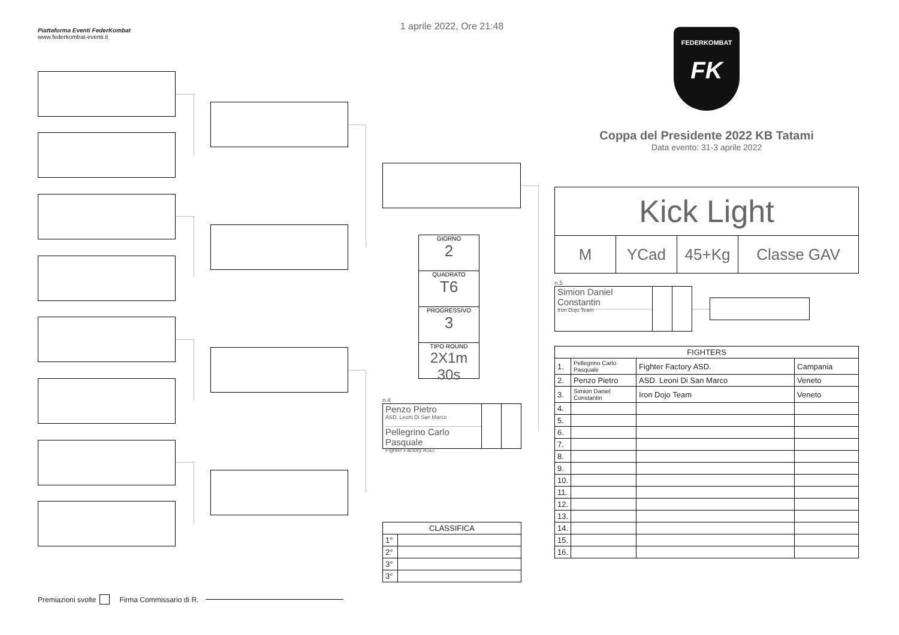Piattaforma Eventi FederKombat
www.federkombat-eventi.it
Premiazioni svolte Firma Commissario di R.
1 aprile 2022, Ore 21:48
GIORNO
2
QUADRATO
T6
PROGRESSIVO
3
TIPO ROUND
2X1m 30s
n.4
Penzo Pietro
ASD. Leoni Di San Marco
Pellegrino Carlo Pasquale
Fighter Factory ASD.
| CLASSIFICA | |
| --- | --- |
| 1° | |
| 2° | |
| 3° | |
| 3° | |
FEDERKOMBAT
FK
Coppa del Presidente 2022 KB Tatami
Data evento: 31-3 aprile 2022
Kick Light
M YCad 45+Kg Classe GAV
n.5
Simion Daniel Constantin
Iron Dojo Team
| FIGHTERS | | | |
| --- | --- | --- | --- |
| 1. | Pellegrino Carlo Pasquale | Fighter Factory ASD. | Campania |
| 2. | Penzo Pietro | ASD. Leoni Di San Marco | Veneto |
| 3. | Simion Daniel Constantin | Iron Dojo Team | Veneto |
| 4. | | | |
| 5. | | | |
| 6. | | | |
| 7. | | | |
| 8. | | | |
| 9. | | | |
| 10. | | | |
| 11. | | | |
| 12. | | | |
| 13. | | | |
| 14. | | | |
| 15. | | | |
| 16. | | | |